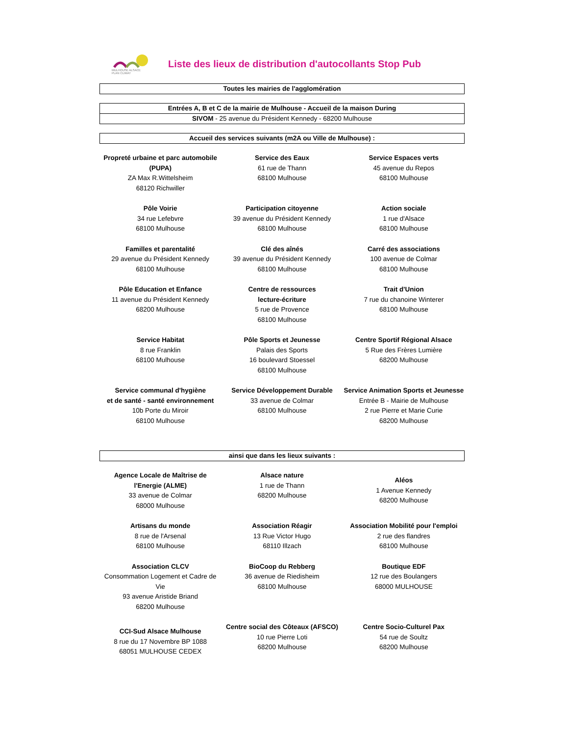MULHOUSE ALSACE
PLAN CLIMAT
Liste des lieux de distribution d'autocollants Stop Pub
Toutes les mairies de l'agglomération
Entrées A, B et C de la mairie de Mulhouse - Accueil de la maison During
SIVOM - 25 avenue du Président Kennedy - 68200 Mulhouse
Accueil des services suivants (m2A ou Ville de Mulhouse) :
| Propreté urbaine et parc automobile (PUPA) ZA Max R.Wittelsheim 68120 Richwiller | Service des Eaux 61 rue de Thann 68100 Mulhouse | Service Espaces verts 45 avenue du Repos 68100 Mulhouse |
| Pôle Voirie 34 rue Lefebvre 68100 Mulhouse | Participation citoyenne 39 avenue du Président Kennedy 68100 Mulhouse | Action sociale 1 rue d'Alsace 68100 Mulhouse |
| Familles et parentalité 29 avenue du Président Kennedy 68100 Mulhouse | Clé des aînés 39 avenue du Président Kennedy 68100 Mulhouse | Carré des associations 100 avenue de Colmar 68100 Mulhouse |
| Pôle Education et Enfance 11 avenue du Président Kennedy 68200 Mulhouse | Centre de ressources lecture-écriture 5 rue de Provence 68100 Mulhouse | Trait d'Union 7 rue du chanoine Winterer 68100 Mulhouse |
| Service Habitat 8 rue Franklin 68100 Mulhouse | Pôle Sports et Jeunesse Palais des Sports 16 boulevard Stoessel 68100 Mulhouse | Centre Sportif Régional Alsace 5 Rue des Frères Lumière 68200 Mulhouse |
| Service communal d'hygiène et de santé - santé environnement 10b Porte du Miroir 68100 Mulhouse | Service Développement Durable 33 avenue de Colmar 68100 Mulhouse | Service Animation Sports et Jeunesse Entrée B - Mairie de Mulhouse 2 rue Pierre et Marie Curie 68200 Mulhouse |
ainsi que dans les lieux suivants :
| Agence Locale de Maîtrise de l'Energie (ALME) 33 avenue de Colmar 68000 Mulhouse | Alsace nature 1 rue de Thann 68200 Mulhouse | Aléos 1 Avenue Kennedy 68200 Mulhouse |
| Artisans du monde 8 rue de l'Arsenal 68100 Mulhouse | Association Réagir 13 Rue Victor Hugo 68110 Illzach | Association Mobilité pour l'emploi 2 rue des flandres 68100 Mulhouse |
| Association CLCV Consommation Logement et Cadre de Vie 93 avenue Aristide Briand 68200 Mulhouse | BioCoop du Rebberg 36 avenue de Riedisheim 68100 Mulhouse | Boutique EDF 12 rue des Boulangers 68000 MULHOUSE |
| CCI-Sud Alsace Mulhouse 8 rue du 17 Novembre BP 1088 68051 MULHOUSE CEDEX | Centre social des Côteaux (AFSCO) 10 rue Pierre Loti 68200 Mulhouse | Centre Socio-Culturel Pax 54 rue de Soultz 68200 Mulhouse |